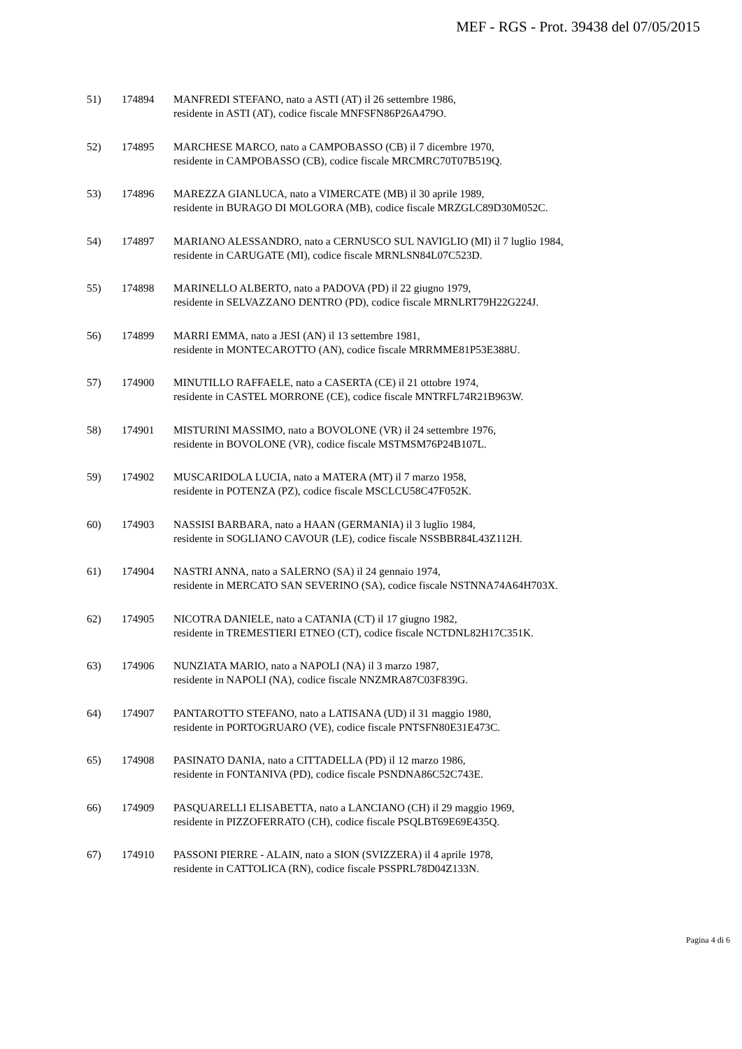MEF - RGS - Prot. 39438 del 07/05/2015
51) 174894 MANFREDI STEFANO, nato a ASTI (AT) il 26 settembre 1986,
residente in ASTI (AT), codice fiscale MNFSFN86P26A479O.
52) 174895 MARCHESE MARCO, nato a CAMPOBASSO (CB) il 7 dicembre 1970,
residente in CAMPOBASSO (CB), codice fiscale MRCMRC70T07B519Q.
53) 174896 MAREZZA GIANLUCA, nato a VIMERCATE (MB) il 30 aprile 1989,
residente in BURAGO DI MOLGORA (MB), codice fiscale MRZGLC89D30M052C.
54) 174897 MARIANO ALESSANDRO, nato a CERNUSCO SUL NAVIGLIO (MI) il 7 luglio 1984,
residente in CARUGATE (MI), codice fiscale MRNLSN84L07C523D.
55) 174898 MARINELLO ALBERTO, nato a PADOVA (PD) il 22 giugno 1979,
residente in SELVAZZANO DENTRO (PD), codice fiscale MRNLRT79H22G224J.
56) 174899 MARRI EMMA, nato a JESI (AN) il 13 settembre 1981,
residente in MONTECAROTTO (AN), codice fiscale MRRMME81P53E388U.
57) 174900 MINUTILLO RAFFAELE, nato a CASERTA (CE) il 21 ottobre 1974,
residente in CASTEL MORRONE (CE), codice fiscale MNTRFL74R21B963W.
58) 174901 MISTURINI MASSIMO, nato a BOVOLONE (VR) il 24 settembre 1976,
residente in BOVOLONE (VR), codice fiscale MSTMSM76P24B107L.
59) 174902 MUSCARIDOLA LUCIA, nato a MATERA (MT) il 7 marzo 1958,
residente in POTENZA (PZ), codice fiscale MSCLCU58C47F052K.
60) 174903 NASSISI BARBARA, nato a HAAN (GERMANIA) il 3 luglio 1984,
residente in SOGLIANO CAVOUR (LE), codice fiscale NSSBBR84L43Z112H.
61) 174904 NASTRI ANNA, nato a SALERNO (SA) il 24 gennaio 1974,
residente in MERCATO SAN SEVERINO (SA), codice fiscale NSTNNA74A64H703X.
62) 174905 NICOTRA DANIELE, nato a CATANIA (CT) il 17 giugno 1982,
residente in TREMESTIERI ETNEO (CT), codice fiscale NCTDNL82H17C351K.
63) 174906 NUNZIATA MARIO, nato a NAPOLI (NA) il 3 marzo 1987,
residente in NAPOLI (NA), codice fiscale NNZMRA87C03F839G.
64) 174907 PANTAROTTO STEFANO, nato a LATISANA (UD) il 31 maggio 1980,
residente in PORTOGRUARO (VE), codice fiscale PNTSFN80E31E473C.
65) 174908 PASINATO DANIA, nato a CITTADELLA (PD) il 12 marzo 1986,
residente in FONTANIVA (PD), codice fiscale PSNDNA86C52C743E.
66) 174909 PASQUARELLI ELISABETTA, nato a LANCIANO (CH) il 29 maggio 1969,
residente in PIZZOFERRATO (CH), codice fiscale PSQLBT69E69E435Q.
67) 174910 PASSONI PIERRE - ALAIN, nato a SION (SVIZZERA) il 4 aprile 1978,
residente in CATTOLICA (RN), codice fiscale PSSPRL78D04Z133N.
Pagina 4 di 6